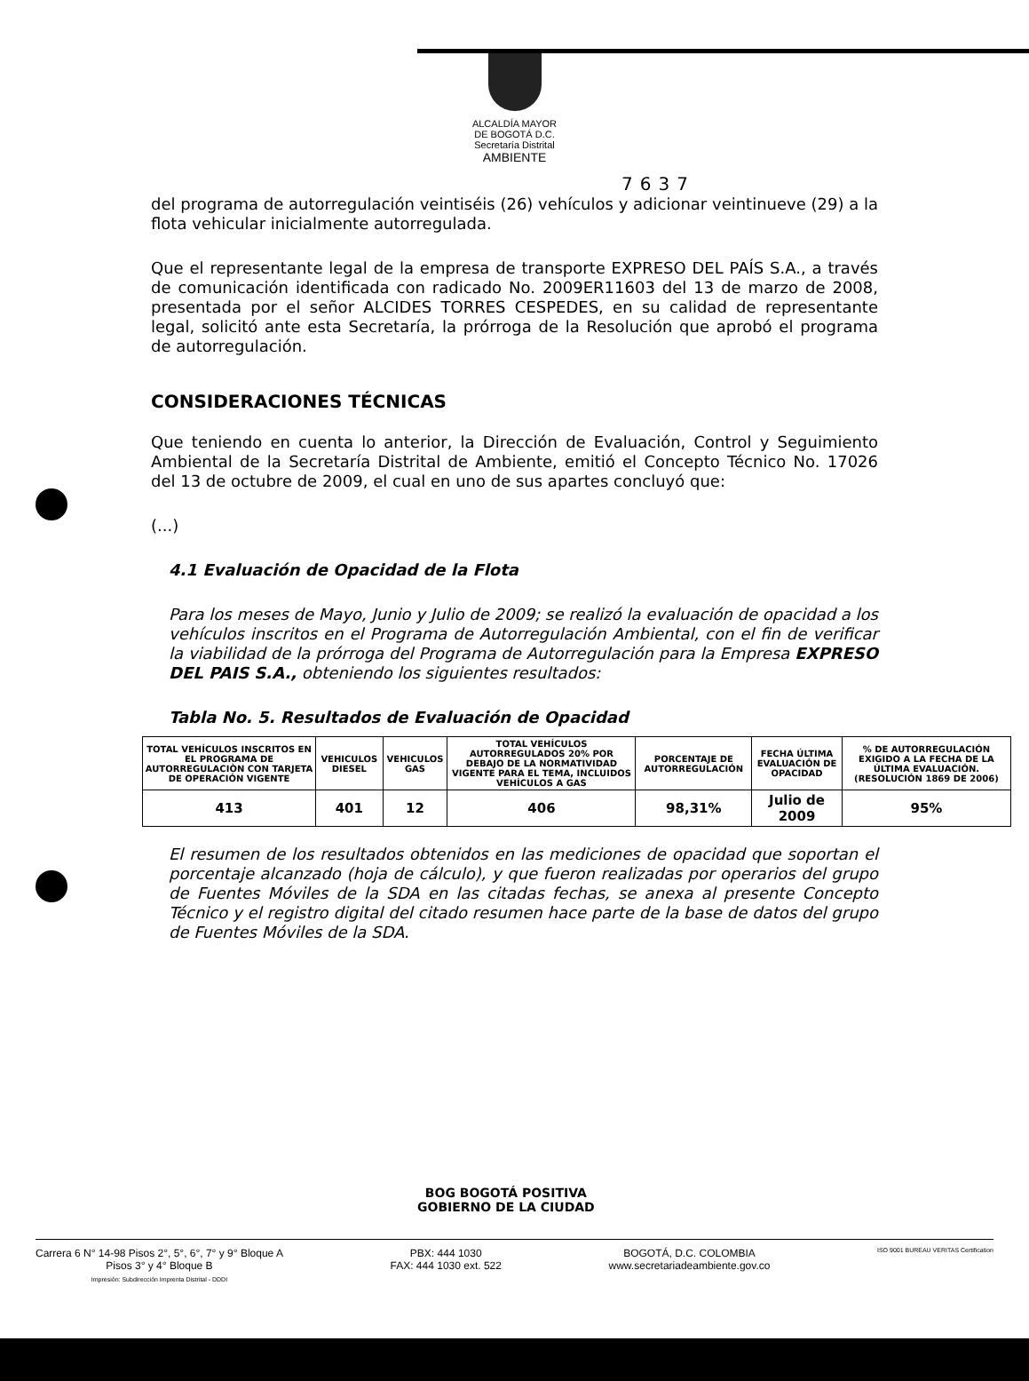ALCALDÍA MAYOR
DE BOGOTÁ D.C.
Secretaría Distrital
AMBIENTE
7637
del programa de autorregulación veintiséis (26) vehículos y adicionar veintinueve (29) a la flota vehicular inicialmente autorregulada.
Que el representante legal de la empresa de transporte EXPRESO DEL PAÍS S.A., a través de comunicación identificada con radicado No. 2009ER11603 del 13 de marzo de 2008, presentada por el señor ALCIDES TORRES CESPEDES, en su calidad de representante legal, solicitó ante esta Secretaría, la prórroga de la Resolución que aprobó el programa de autorregulación.
CONSIDERACIONES TÉCNICAS
Que teniendo en cuenta lo anterior, la Dirección de Evaluación, Control y Seguimiento Ambiental de la Secretaría Distrital de Ambiente, emitió el Concepto Técnico No. 17026 del 13 de octubre de 2009, el cual en uno de sus apartes concluyó que:
(...)
4.1 Evaluación de Opacidad de la Flota
Para los meses de Mayo, Junio y Julio de 2009; se realizó la evaluación de opacidad a los vehículos inscritos en el Programa de Autorregulación Ambiental, con el fin de verificar la viabilidad de la prórroga del Programa de Autorregulación para la Empresa EXPRESO DEL PAIS S.A., obteniendo los siguientes resultados:
Tabla No. 5. Resultados de Evaluación de Opacidad
| TOTAL VEHÍCULOS INSCRITOS EN EL PROGRAMA DE AUTORREGULACIÒN CON TARJETA DE OPERACIÓN VIGENTE | VEHICULOS DIESEL | VEHICULOS GAS | TOTAL VEHÍCULOS AUTORREGULADOS 20% POR DEBAJO DE LA NORMATIVIDAD VIGENTE PARA EL TEMA, INCLUIDOS VEHÍCULOS A GAS | PORCENTAJE DE AUTORREGULACIÓN | FECHA ÚLTIMA EVALUACIÓN DE OPACIDAD | % DE AUTORREGULACIÓN EXIGIDO A LA FECHA DE LA ÚLTIMA EVALUACIÓN. (RESOLUCIÓN 1869 DE 2006) |
| --- | --- | --- | --- | --- | --- | --- |
| 413 | 401 | 12 | 406 | 98,31% | Julio de 2009 | 95% |
El resumen de los resultados obtenidos en las mediciones de opacidad que soportan el porcentaje alcanzado (hoja de cálculo), y que fueron realizadas por operarios del grupo de Fuentes Móviles de la SDA en las citadas fechas, se anexa al presente Concepto Técnico y el registro digital del citado resumen hace parte de la base de datos del grupo de Fuentes Móviles de la SDA.
BOG BOGOTÁ POSITIVA
GOBIERNO DE LA CIUDAD
Carrera 6 N° 14-98 Pisos 2°, 5°, 6°, 7° y 9° Bloque A
Pisos 3° y 4° Bloque B
Impresión: Subdirección Imprenta Distrital - DDDI
PBX: 444 1030
FAX: 444 1030 ext. 522
BOGOTÁ, D.C. COLOMBIA
www.secretariadeambiente.gov.co
ISO 9001 BUREAU VERITAS Certification